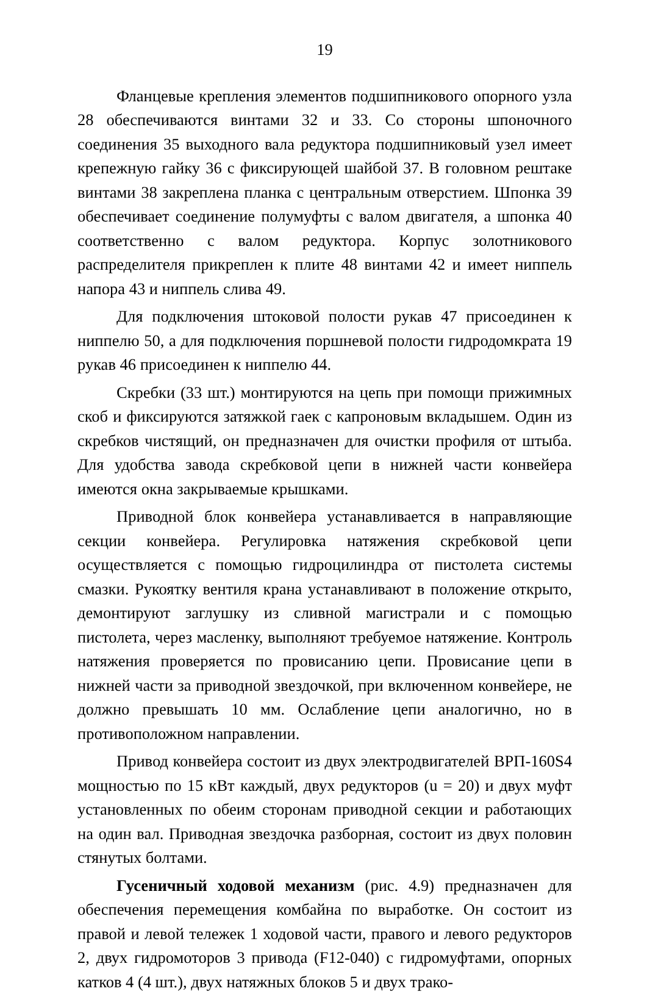19
Фланцевые крепления элементов подшипникового опорного узла 28 обеспечиваются винтами 32 и 33. Со стороны шпоночного соединения 35 выходного вала редуктора подшипниковый узел имеет крепежную гайку 36 с фиксирующей шайбой 37. В головном рештаке винтами 38 закреплена планка с центральным отверстием. Шпонка 39 обеспечивает соединение полумуфты с валом двигателя, а шпонка 40 соответственно с валом редуктора. Корпус золотникового распределителя прикреплен к плите 48 винтами 42 и имеет ниппель напора 43 и ниппель слива 49.
Для подключения штоковой полости рукав 47 присоединен к ниппелю 50, а для подключения поршневой полости гидродомкрата 19 рукав 46 присоединен к ниппелю 44.
Скребки (33 шт.) монтируются на цепь при помощи прижимных скоб и фиксируются затяжкой гаек с капроновым вкладышем. Один из скребков чистящий, он предназначен для очистки профиля от штыба. Для удобства завода скребковой цепи в нижней части конвейера имеются окна закрываемые крышками.
Приводной блок конвейера устанавливается в направляющие секции конвейера. Регулировка натяжения скребковой цепи осуществляется с помощью гидроцилиндра от пистолета системы смазки. Рукоятку вентиля крана устанавливают в положение открыто, демонтируют заглушку из сливной магистрали и с помощью пистолета, через масленку, выполняют требуемое натяжение. Контроль натяжения проверяется по провисанию цепи. Провисание цепи в нижней части за приводной звездочкой, при включенном конвейере, не должно превышать 10 мм. Ослабление цепи аналогично, но в противоположном направлении.
Привод конвейера состоит из двух электродвигателей ВРП-160S4 мощностью по 15 кВт каждый, двух редукторов (u = 20) и двух муфт установленных по обеим сторонам приводной секции и работающих на один вал. Приводная звездочка разборная, состоит из двух половин стянутых болтами.
Гусеничный ходовой механизм (рис. 4.9) предназначен для обеспечения перемещения комбайна по выработке. Он состоит из правой и левой тележек 1 ходовой части, правого и левого редукторов 2, двух гидромоторов 3 привода (F12-040) с гидромуфтами, опорных катков 4 (4 шт.), двух натяжных блоков 5 и двух трако-